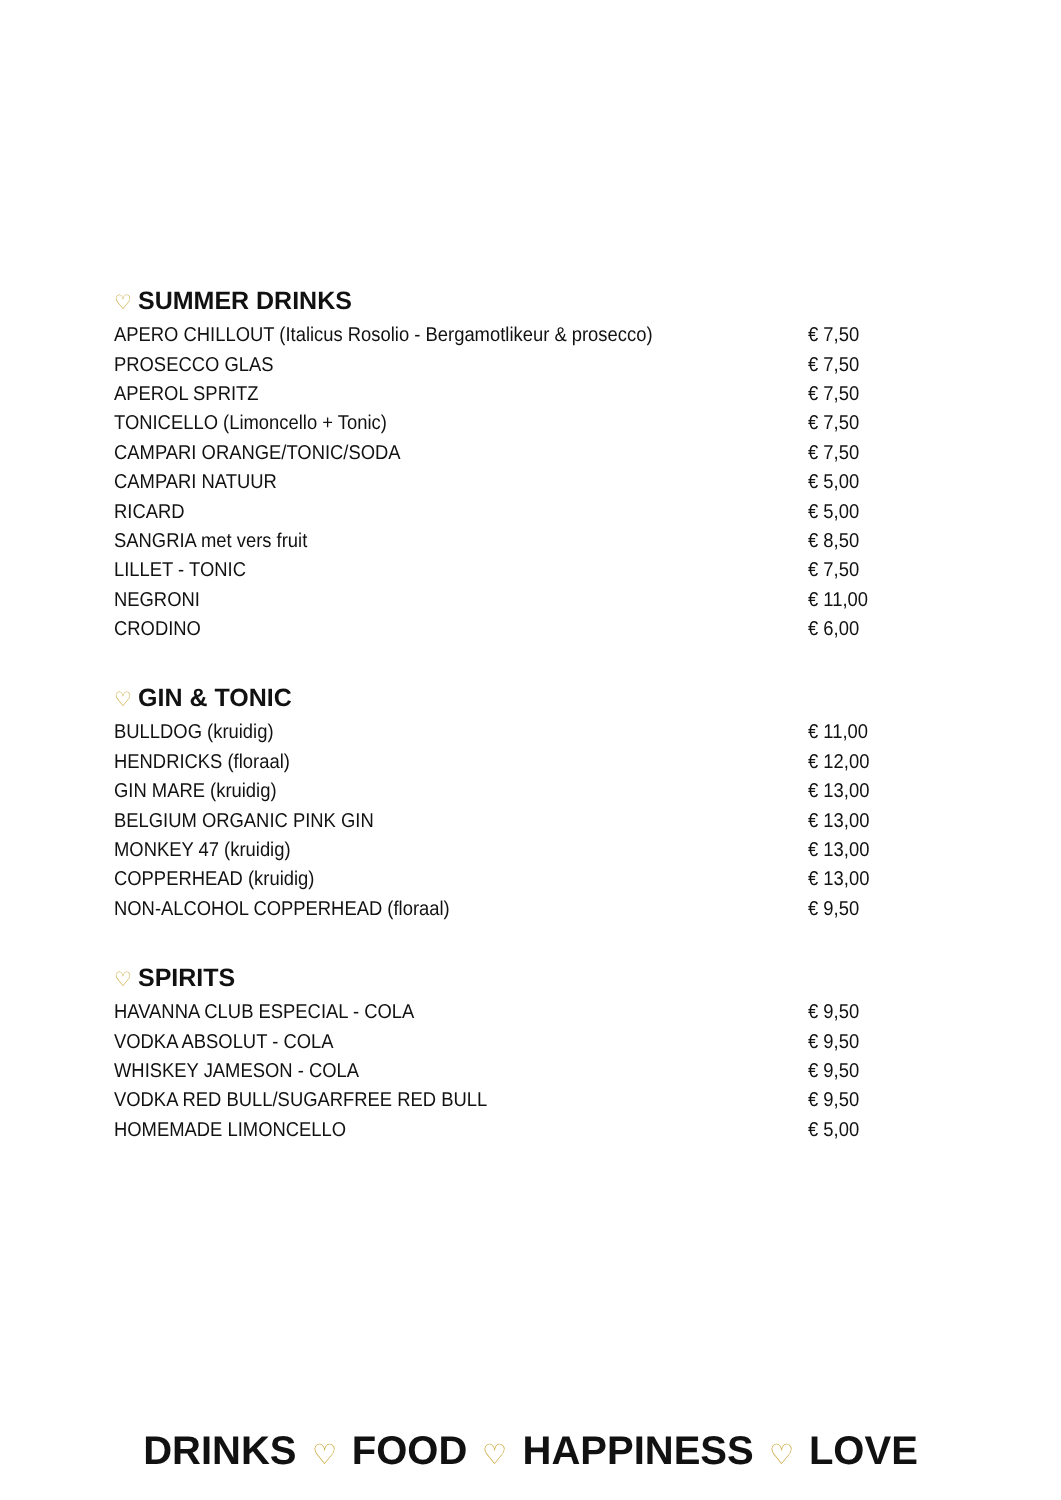♡ SUMMER DRINKS
| APERO CHILLOUT (Italicus Rosolio - Bergamotlikeur & prosecco) | € 7,50 |
| PROSECCO GLAS | € 7,50 |
| APEROL SPRITZ | € 7,50 |
| TONICELLO (Limoncello + Tonic) | € 7,50 |
| CAMPARI ORANGE/TONIC/SODA | € 7,50 |
| CAMPARI NATUUR | € 5,00 |
| RICARD | € 5,00 |
| SANGRIA met vers fruit | € 8,50 |
| LILLET - TONIC | € 7,50 |
| NEGRONI | € 11,00 |
| CRODINO | € 6,00 |
♡ GIN & TONIC
| BULLDOG (kruidig) | € 11,00 |
| HENDRICKS (floraal) | € 12,00 |
| GIN MARE (kruidig) | € 13,00 |
| BELGIUM ORGANIC PINK GIN | € 13,00 |
| MONKEY 47 (kruidig) | € 13,00 |
| COPPERHEAD (kruidig) | € 13,00 |
| NON-ALCOHOL COPPERHEAD (floraal) | € 9,50 |
♡ SPIRITS
| HAVANNA CLUB ESPECIAL - COLA | € 9,50 |
| VODKA ABSOLUT - COLA | € 9,50 |
| WHISKEY JAMESON - COLA | € 9,50 |
| VODKA RED BULL/SUGARFREE RED BULL | € 9,50 |
| HOMEMADE LIMONCELLO | € 5,00 |
DRINKS ♡ FOOD ♡ HAPPINESS ♡ LOVE